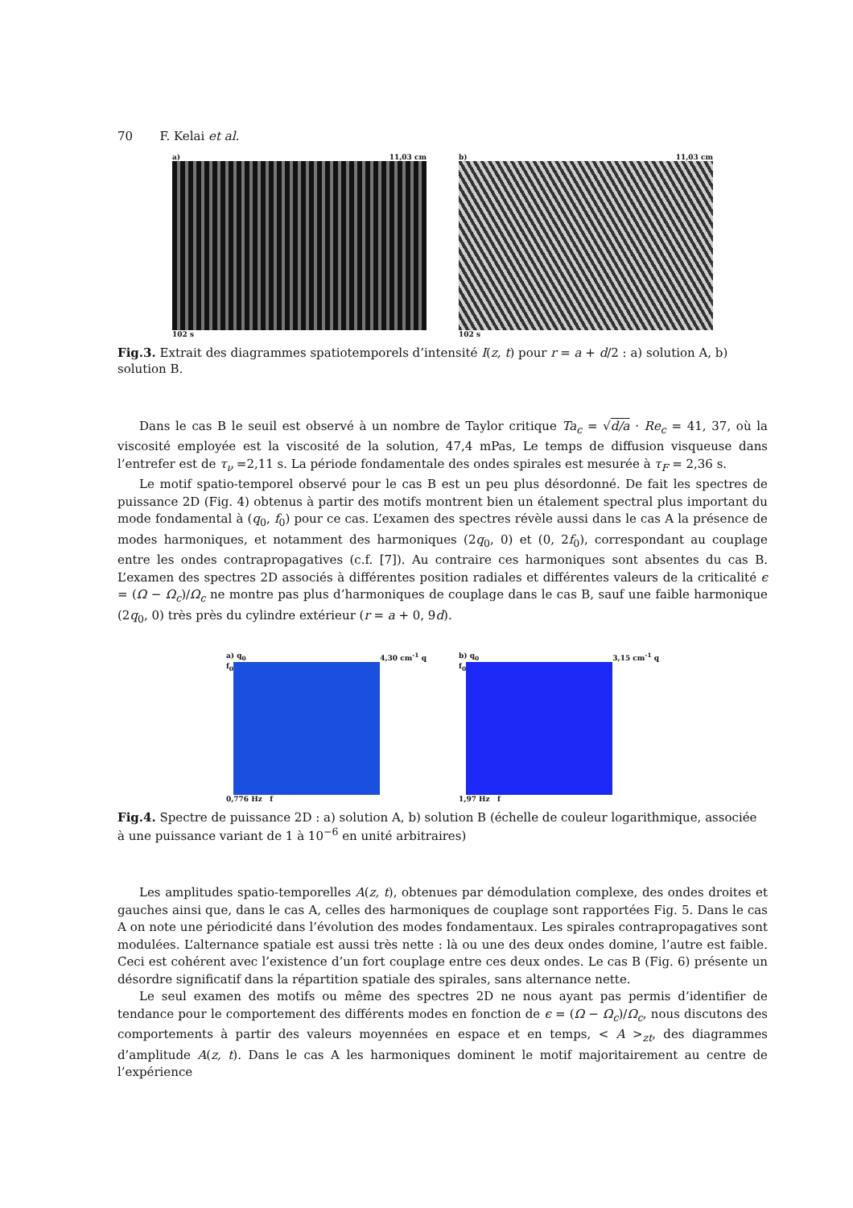70 F. Kelai et al.
a) 11,03 cm
102 s
b) 11,03 cm
102 s
Fig.3. Extrait des diagrammes spatiotemporels d’intensité I(z, t) pour r = a + d/2 : a) solution A, b) solution B.
Dans le cas B le seuil est observé à un nombre de Taylor critique Ta<sub>c</sub> = √d/a · Re<sub>c</sub> = 41, 37, où la viscosité employée est la viscosité de la solution, 47,4 mPas, Le temps de diffusion visqueuse dans l’entrefer est de τ<sub>ν</sub> =2,11 s. La période fondamentale des ondes spirales est mesurée à τ<sub>F</sub> = 2,36 s.
Le motif spatio-temporel observé pour le cas B est un peu plus désordonné. De fait les spectres de puissance 2D (Fig. 4) obtenus à partir des motifs montrent bien un étalement spectral plus important du mode fondamental à (q<sub>0</sub>, f<sub>0</sub>) pour ce cas. L’examen des spectres révèle aussi dans le cas A la présence de modes harmoniques, et notamment des harmoniques (2q<sub>0</sub>, 0) et (0, 2f<sub>0</sub>), correspondant au couplage entre les ondes contrapropagatives (c.f. [7]). Au contraire ces harmoniques sont absentes du cas B. L’examen des spectres 2D associés à différentes position radiales et différentes valeurs de la criticalité ϵ = (Ω − Ω<sub>c</sub>)/Ω<sub>c</sub> ne montre pas plus d’harmoniques de couplage dans le cas B, sauf une faible harmonique (2q<sub>0</sub>, 0) très près du cylindre extérieur (r = a + 0, 9d).
a) q<sub>0</sub> 4,30 cm<sup>-1</sup> q
f<sub>0</sub>
0,776 Hz f
b) q<sub>0</sub> 3,15 cm<sup>-1</sup> q
f<sub>0</sub>
1,97 Hz f
Fig.4. Spectre de puissance 2D : a) solution A, b) solution B (échelle de couleur logarithmique, associée à une puissance variant de 1 à 10<sup>−6</sup> en unité arbitraires)
Les amplitudes spatio-temporelles A(z, t), obtenues par démodulation complexe, des ondes droites et gauches ainsi que, dans le cas A, celles des harmoniques de couplage sont rapportées Fig. 5. Dans le cas A on note une périodicité dans l’évolution des modes fondamentaux. Les spirales contrapropagatives sont modulées. L’alternance spatiale est aussi très nette : là ou une des deux ondes domine, l’autre est faible. Ceci est cohérent avec l’existence d’un fort couplage entre ces deux ondes. Le cas B (Fig. 6) présente un désordre significatif dans la répartition spatiale des spirales, sans alternance nette.
Le seul examen des motifs ou même des spectres 2D ne nous ayant pas permis d’identifier de tendance pour le comportement des différents modes en fonction de ϵ = (Ω − Ω<sub>c</sub>)/Ω<sub>c</sub>, nous discutons des comportements à partir des valeurs moyennées en espace et en temps, < A ><sub>zt</sub>, des diagrammes d’amplitude A(z, t). Dans le cas A les harmoniques dominent le motif majoritairement au centre de l’expérience